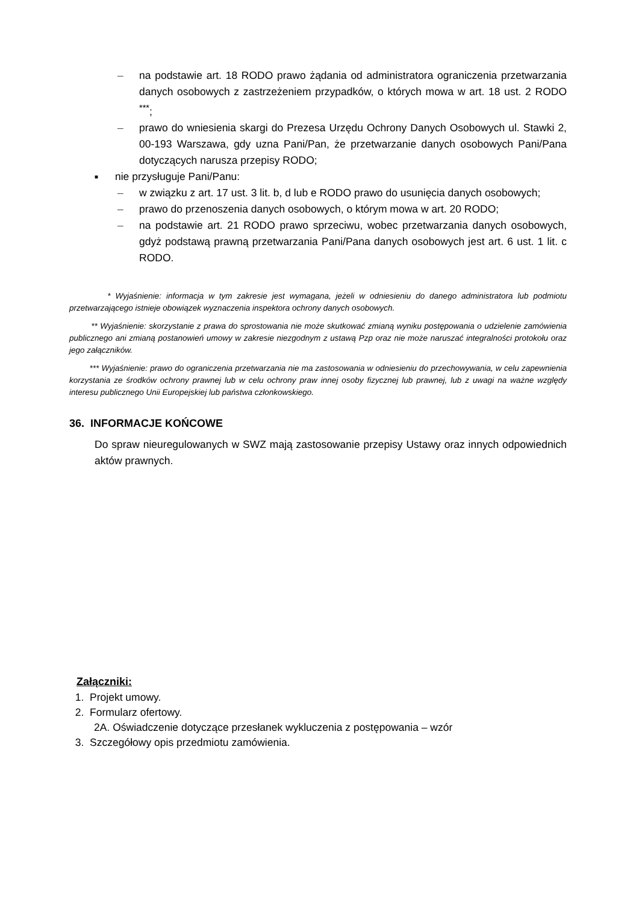– na podstawie art. 18 RODO prawo żądania od administratora ograniczenia przetwarzania danych osobowych z zastrzeżeniem przypadków, o których mowa w art. 18 ust. 2 RODO <sup>***</sup>;
– prawo do wniesienia skargi do Prezesa Urzędu Ochrony Danych Osobowych ul. Stawki 2, 00-193 Warszawa, gdy uzna Pani/Pan, że przetwarzanie danych osobowych Pani/Pana dotyczących narusza przepisy RODO;
■ nie przysługuje Pani/Panu:
– w związku z art. 17 ust. 3 lit. b, d lub e RODO prawo do usunięcia danych osobowych;
– prawo do przenoszenia danych osobowych, o którym mowa w art. 20 RODO;
– na podstawie art. 21 RODO prawo sprzeciwu, wobec przetwarzania danych osobowych, gdyż podstawą prawną przetwarzania Pani/Pana danych osobowych jest art. 6 ust. 1 lit. c RODO.
* Wyjaśnienie: informacja w tym zakresie jest wymagana, jeżeli w odniesieniu do danego administratora lub podmiotu przetwarzającego istnieje obowiązek wyznaczenia inspektora ochrony danych osobowych.
** Wyjaśnienie: skorzystanie z prawa do sprostowania nie może skutkować zmianą wyniku postępowania o udzielenie zamówienia publicznego ani zmianą postanowień umowy w zakresie niezgodnym z ustawą Pzp oraz nie może naruszać integralności protokołu oraz jego załączników.
*** Wyjaśnienie: prawo do ograniczenia przetwarzania nie ma zastosowania w odniesieniu do przechowywania, w celu zapewnienia korzystania ze środków ochrony prawnej lub w celu ochrony praw innej osoby fizycznej lub prawnej, lub z uwagi na ważne względy interesu publicznego Unii Europejskiej lub państwa członkowskiego.
36. INFORMACJE KOŃCOWE
Do spraw nieuregulowanych w SWZ mają zastosowanie przepisy Ustawy oraz innych odpowiednich aktów prawnych.
Załączniki:
1. Projekt umowy.
2. Formularz ofertowy.
2A. Oświadczenie dotyczące przesłanek wykluczenia z postępowania – wzór
3. Szczegółowy opis przedmiotu zamówienia.